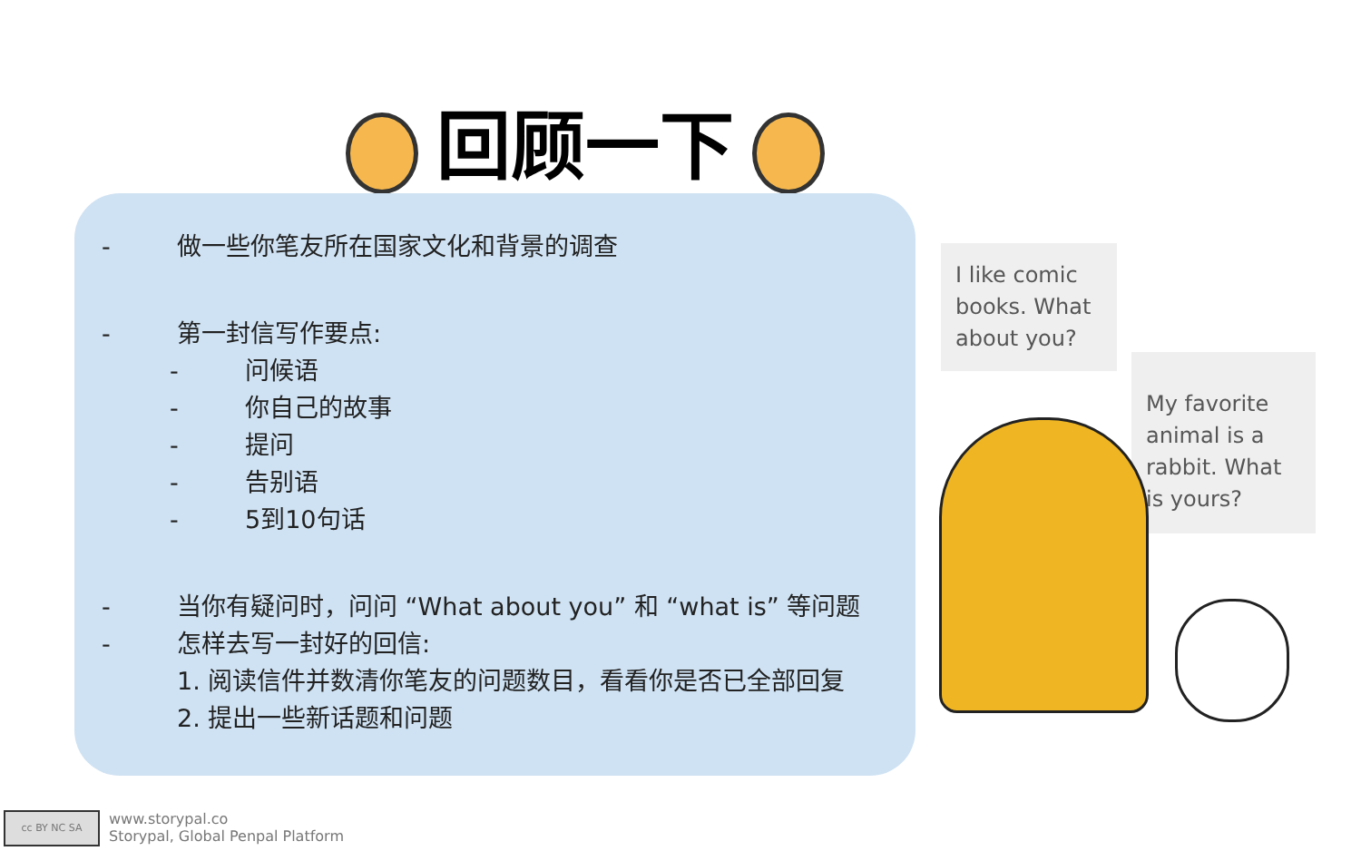回顾一下
- 做一些你笔友所在国家文化和背景的调查
- 第一封信写作要点:
- 问候语
- 你自己的故事
- 提问
- 告别语
- 5到10句话
- 当你有疑问时，问问 “What about you” 和 “what is” 等问题
- 怎样去写一封好的回信:
1. 阅读信件并数清你笔友的问题数目，看看你是否已全部回复
2. 提出一些新话题和问题
I like comic books. What about you?
My favorite animal is a rabbit. What is yours?
cc BY NC SA
www.storypal.co
Storypal, Global Penpal Platform